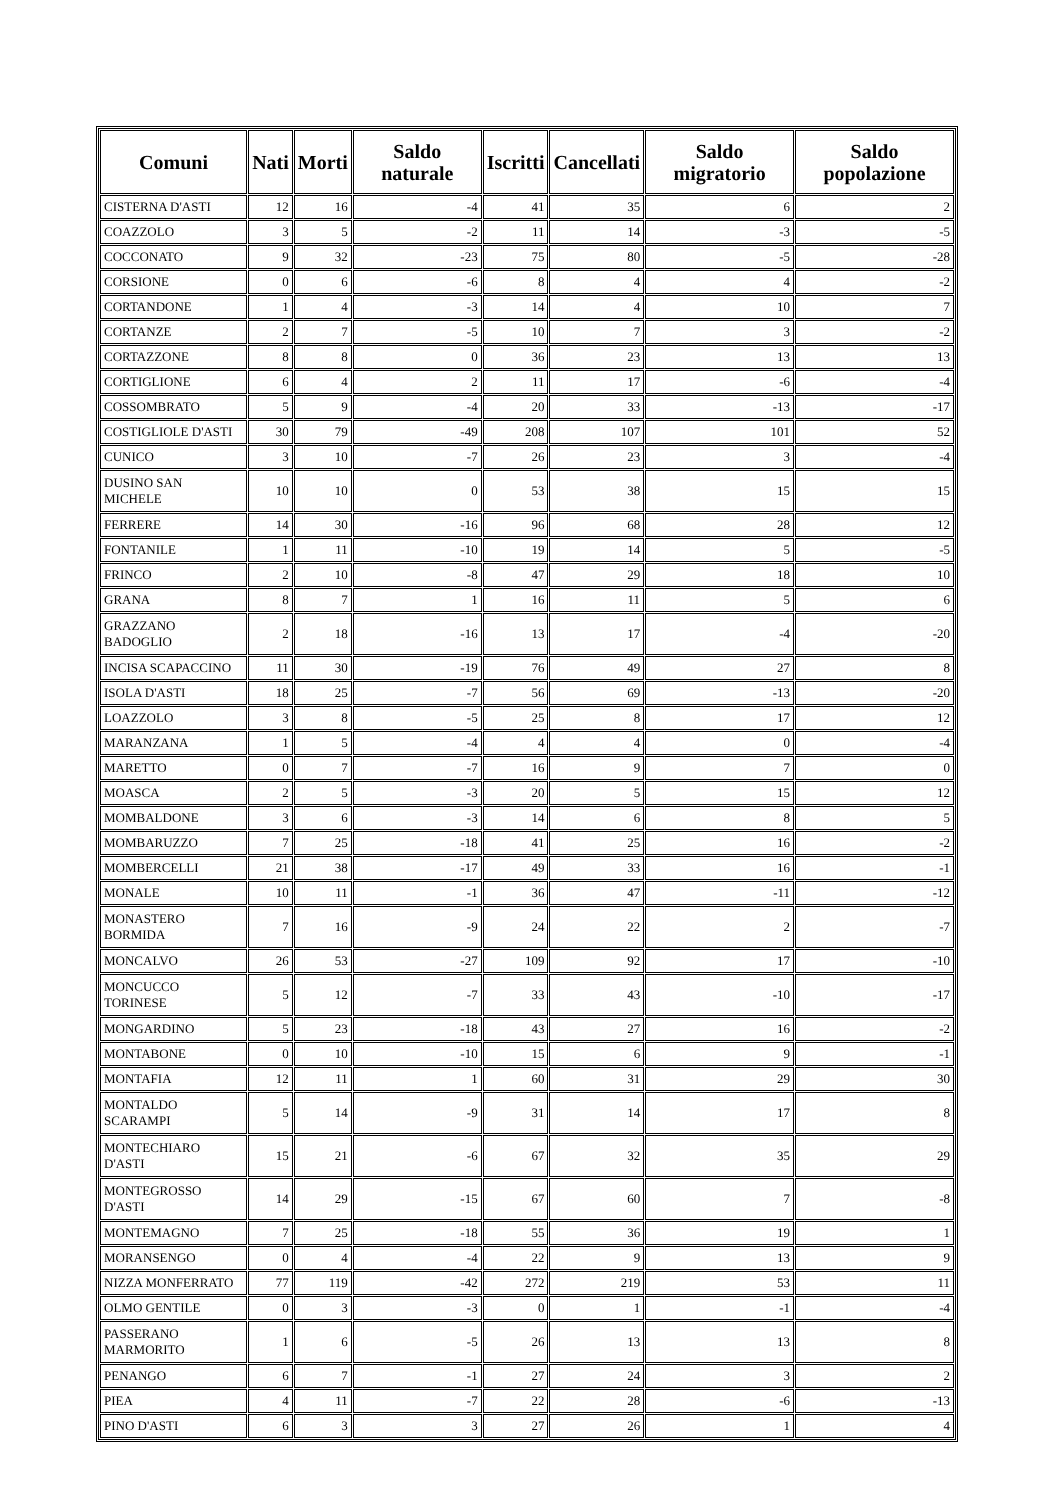| Comuni | Nati | Morti | Saldo naturale | Iscritti | Cancellati | Saldo migratorio | Saldo popolazione |
| --- | --- | --- | --- | --- | --- | --- | --- |
| CISTERNA D'ASTI | 12 | 16 | -4 | 41 | 35 | 6 | 2 |
| COAZZOLO | 3 | 5 | -2 | 11 | 14 | -3 | -5 |
| COCCONATO | 9 | 32 | -23 | 75 | 80 | -5 | -28 |
| CORSIONE | 0 | 6 | -6 | 8 | 4 | 4 | -2 |
| CORTANDONE | 1 | 4 | -3 | 14 | 4 | 10 | 7 |
| CORTANZE | 2 | 7 | -5 | 10 | 7 | 3 | -2 |
| CORTAZZONE | 8 | 8 | 0 | 36 | 23 | 13 | 13 |
| CORTIGLIONE | 6 | 4 | 2 | 11 | 17 | -6 | -4 |
| COSSOMBRATO | 5 | 9 | -4 | 20 | 33 | -13 | -17 |
| COSTIGLIOLE D'ASTI | 30 | 79 | -49 | 208 | 107 | 101 | 52 |
| CUNICO | 3 | 10 | -7 | 26 | 23 | 3 | -4 |
| DUSINO SAN MICHELE | 10 | 10 | 0 | 53 | 38 | 15 | 15 |
| FERRERE | 14 | 30 | -16 | 96 | 68 | 28 | 12 |
| FONTANILE | 1 | 11 | -10 | 19 | 14 | 5 | -5 |
| FRINCO | 2 | 10 | -8 | 47 | 29 | 18 | 10 |
| GRANA | 8 | 7 | 1 | 16 | 11 | 5 | 6 |
| GRAZZANO BADOGLIO | 2 | 18 | -16 | 13 | 17 | -4 | -20 |
| INCISA SCAPACCINO | 11 | 30 | -19 | 76 | 49 | 27 | 8 |
| ISOLA D'ASTI | 18 | 25 | -7 | 56 | 69 | -13 | -20 |
| LOAZZOLO | 3 | 8 | -5 | 25 | 8 | 17 | 12 |
| MARANZANA | 1 | 5 | -4 | 4 | 4 | 0 | -4 |
| MARETTO | 0 | 7 | -7 | 16 | 9 | 7 | 0 |
| MOASCA | 2 | 5 | -3 | 20 | 5 | 15 | 12 |
| MOMBALDONE | 3 | 6 | -3 | 14 | 6 | 8 | 5 |
| MOMBARUZZO | 7 | 25 | -18 | 41 | 25 | 16 | -2 |
| MOMBERCELLI | 21 | 38 | -17 | 49 | 33 | 16 | -1 |
| MONALE | 10 | 11 | -1 | 36 | 47 | -11 | -12 |
| MONASTERO BORMIDA | 7 | 16 | -9 | 24 | 22 | 2 | -7 |
| MONCALVO | 26 | 53 | -27 | 109 | 92 | 17 | -10 |
| MONCUCCO TORINESE | 5 | 12 | -7 | 33 | 43 | -10 | -17 |
| MONGARDINO | 5 | 23 | -18 | 43 | 27 | 16 | -2 |
| MONTABONE | 0 | 10 | -10 | 15 | 6 | 9 | -1 |
| MONTAFIA | 12 | 11 | 1 | 60 | 31 | 29 | 30 |
| MONTALDO SCARAMPI | 5 | 14 | -9 | 31 | 14 | 17 | 8 |
| MONTECHIARO D'ASTI | 15 | 21 | -6 | 67 | 32 | 35 | 29 |
| MONTEGROSSO D'ASTI | 14 | 29 | -15 | 67 | 60 | 7 | -8 |
| MONTEMAGNO | 7 | 25 | -18 | 55 | 36 | 19 | 1 |
| MORANSENGO | 0 | 4 | -4 | 22 | 9 | 13 | 9 |
| NIZZA MONFERRATO | 77 | 119 | -42 | 272 | 219 | 53 | 11 |
| OLMO GENTILE | 0 | 3 | -3 | 0 | 1 | -1 | -4 |
| PASSERANO MARMORITO | 1 | 6 | -5 | 26 | 13 | 13 | 8 |
| PENANGO | 6 | 7 | -1 | 27 | 24 | 3 | 2 |
| PIEA | 4 | 11 | -7 | 22 | 28 | -6 | -13 |
| PINO D'ASTI | 6 | 3 | 3 | 27 | 26 | 1 | 4 |